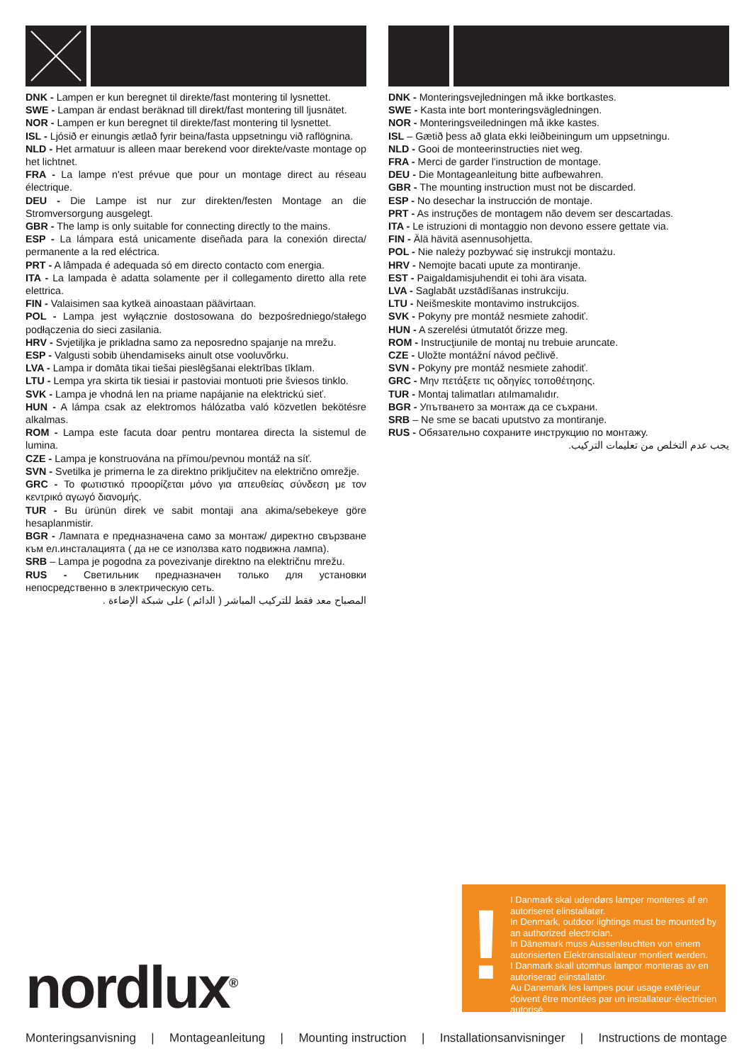DNK - Lampen er kun beregnet til direkte/fast montering til lysnettet.
SWE - Lampan är endast beräknad till direkt/fast montering till ljusnätet.
NOR - Lampen er kun beregnet til direkte/fast montering til lysnettet.
ISL - Ljósið er einungis ætlað fyrir beina/fasta uppsetningu við raflögnina.
NLD - Het armatuur is alleen maar berekend voor direkte/vaste montage op het lichtnet.
FRA - La lampe n'est prévue que pour un montage direct au réseau électrique.
DEU - Die Lampe ist nur zur direkten/festen Montage an die Stromversorgung ausgelegt.
GBR - The lamp is only suitable for connecting directly to the mains.
ESP - La lámpara está unicamente diseñada para la conexión directa/ permanente a la red eléctrica.
PRT - A lâmpada é adequada só em directo contacto com energia.
ITA - La lampada è adatta solamente per il collegamento diretto alla rete elettrica.
FIN - Valaisimen saa kytkeä ainoastaan päävirtaan.
POL - Lampa jest wyłącznie dostosowana do bezpośredniego/stałego podłączenia do sieci zasilania.
HRV - Svjetiljka je prikladna samo za neposredno spajanje na mrežu.
ESP - Valgusti sobib ühendamiseks ainult otse vooluvõrku.
LVA - Lampa ir domāta tikai tiešai pieslēgšanai elektrības tīklam.
LTU - Lempa yra skirta tik tiesiai ir pastoviai montuoti prie šviesos tinklo.
SVK - Lampa je vhodná len na priame napájanie na elektrickú sieť.
HUN - A lámpa csak az elektromos hálózatba való közvetlen bekötésre alkalmas.
ROM - Lampa este facuta doar pentru montarea directa la sistemul de lumina.
CZE - Lampa je konstruována na přímou/pevnou montáž na síť.
SVN - Svetilka je primerna le za direktno priključitev na električno omrežje.
GRC - Το φωτιστικό προορίζεται μόνο για απευθείας σύνδεση με τον κεντρικό αγωγό διανομής.
TUR - Bu ürünün direk ve sabit montaji ana akima/sebekeye göre hesaplanmistir.
BGR - Лампата е предназначена само за монтаж/ директно свързване към ел.инсталацията ( да не се използва като подвижна лампа).
SRB – Lampa je pogodna za povezivanje direktno na električnu mrežu.
RUS - Светильник предназначен только для установки непосредственно в электрическую сеть.
المصباح معد فقط للتركيب المباشر ( الدائم ) على شبكة الإضاءة .
DNK - Monteringsvejledningen må ikke bortkastes.
SWE - Kasta inte bort monteringsvägledningen.
NOR - Monteringsveiledningen må ikke kastes.
ISL – Gætið þess að glata ekki leiðbeiningum um uppsetningu.
NLD - Gooi de monteerinstructies niet weg.
FRA - Merci de garder l'instruction de montage.
DEU - Die Montageanleitung bitte aufbewahren.
GBR - The mounting instruction must not be discarded.
ESP - No desechar la instrucción de montaje.
PRT - As instruções de montagem não devem ser descartadas.
ITA - Le istruzioni di montaggio non devono essere gettate via.
FIN - Älä hävitä asennusohjetta.
POL - Nie należy pozbywać się instrukcji montażu.
HRV - Nemojte bacati upute za montiranje.
EST - Paigaldamisjuhendit ei tohi ära visata.
LVA - Saglabāt uzstādīšanas instrukciju.
LTU - Neišmeskite montavimo instrukcijos.
SVK - Pokyny pre montáž nesmiete zahodiť.
HUN - A szerelési útmutatót őrizze meg.
ROM - Instrucţiunile de montaj nu trebuie aruncate.
CZE - Uložte montážní návod pečlivě.
SVN - Pokyny pre montáž nesmiete zahodiť.
GRC - Μην πετάξετε τις οδηγίες τοποθέτησης.
TUR - Montaj talimatları atılmamalıdır.
BGR - Упътването за монтаж да се съхрани.
SRB – Ne sme se bacati uputstvo za montiranje.
RUS - Обязательно сохраните инструкцию по монтажу.
يجب عدم التخلص من تعليمات التركيب.
nordlux<sup>®</sup>
!
I Danmark skal udendørs lamper monteres af en autoriseret elinstallatør.
In Denmark, outdoor lightings must be mounted by an authorized electrician.
In Dänemark muss Aussenleuchten von einem autorisierten Elektroinstallateur montiert werden.
I Danmark skall utomhus lampor monteras av en autoriserad elinstallatör.
Au Danemark les lampes pour usage extérieur doivent être montées par un installateur-électricien autorisé.
Monteringsanvisning | Montageanleitung | Mounting instruction | Installationsanvisninger | Instructions de montage